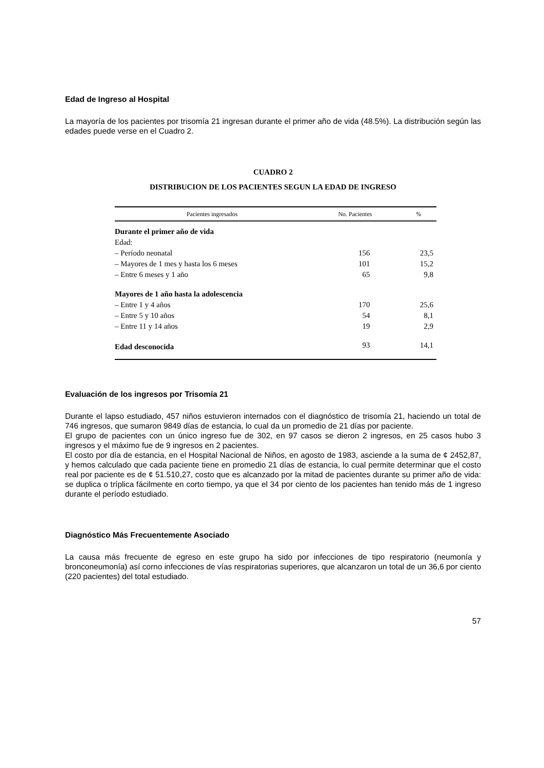Edad de Ingreso al Hospital
La mayoría de los pacientes por trisomía 21 ingresan durante el primer año de vida (48.5%). La distribución según las edades puede verse en el Cuadro 2.
CUADRO 2
DISTRIBUCION DE LOS PACIENTES SEGUN LA EDAD DE INGRESO
| Pacientes ingresados | No. Pacientes | % |
| --- | --- | --- |
| Durante el primer año de vida | | |
| Edad: | | |
| – Período neonatal | 156 | 23,5 |
| – Mayores de 1 mes y hasta los 6 meses | 101 | 15,2 |
| – Entre 6 meses y 1 año | 65 | 9,8 |
| Mayores de 1 año hasta la adolescencia | | |
| – Entre 1 y 4 años | 170 | 25,6 |
| – Entre 5 y 10 años | 54 | 8,1 |
| – Entre 11 y 14 años | 19 | 2,9 |
| Edad desconocida | 93 | 14,1 |
Evaluación de los ingresos por Trisomía 21
Durante el lapso estudiado, 457 niños estuvieron internados con el diagnóstico de trisomía 21, haciendo un total de 746 ingresos, que sumaron 9849 días de estancia, lo cual da un promedio de 21 días por paciente.
El grupo de pacientes con un único ingreso fue de 302, en 97 casos se dieron 2 ingresos, en 25 casos hubo 3 ingresos y el máximo fue de 9 ingresos en 2 pacientes.
El costo por día de estancia, en el Hospital Nacional de Niños, en agosto de 1983, asciende a la suma de ¢ 2452,87, y hemos calculado que cada paciente tiene en promedio 21 días de estancia, lo cual permite determinar que el costo real por paciente es de ¢ 51.510,27, costo que es alcanzado por la mitad de pacientes durante su primer año de vida: se duplica o tríplica fácilmente en corto tiempo, ya que el 34 por ciento de los pacientes han tenido más de 1 ingreso durante el período estudiado.
Diagnóstico Más Frecuentemente Asociado
La causa más frecuente de egreso en este grupo ha sido por infecciones de tipo respiratorio (neumonía y bronconeumonía) así corno infecciones de vías respiratorias superiores, que alcanzaron un total de un 36,6 por ciento (220 pacientes) del total estudiado.
57